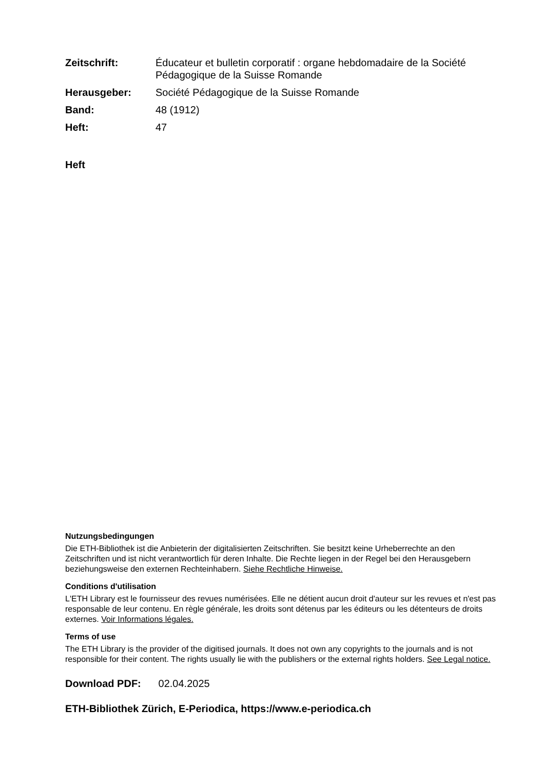| Zeitschrift: | Éducateur et bulletin corporatif : organe hebdomadaire de la Société Pédagogique de la Suisse Romande |
| Herausgeber: | Société Pédagogique de la Suisse Romande |
| Band: | 48 (1912) |
| Heft: | 47 |
Heft
Nutzungsbedingungen
Die ETH-Bibliothek ist die Anbieterin der digitalisierten Zeitschriften. Sie besitzt keine Urheberrechte an den Zeitschriften und ist nicht verantwortlich für deren Inhalte. Die Rechte liegen in der Regel bei den Herausgebern beziehungsweise den externen Rechteinhabern. Siehe Rechtliche Hinweise.
Conditions d'utilisation
L'ETH Library est le fournisseur des revues numérisées. Elle ne détient aucun droit d'auteur sur les revues et n'est pas responsable de leur contenu. En règle générale, les droits sont détenus par les éditeurs ou les détenteurs de droits externes. Voir Informations légales.
Terms of use
The ETH Library is the provider of the digitised journals. It does not own any copyrights to the journals and is not responsible for their content. The rights usually lie with the publishers or the external rights holders. See Legal notice.
Download PDF: 02.04.2025
ETH-Bibliothek Zürich, E-Periodica, https://www.e-periodica.ch